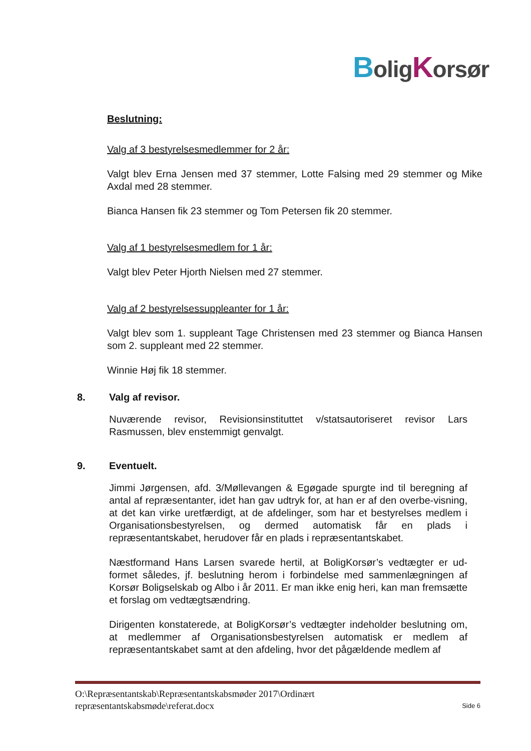BoligKorsør
Beslutning:
Valg af 3 bestyrelsesmedlemmer for 2 år:
Valgt blev Erna Jensen med 37 stemmer, Lotte Falsing med 29 stemmer og Mike Axdal med 28 stemmer.
Bianca Hansen fik 23 stemmer og Tom Petersen fik 20 stemmer.
Valg af 1 bestyrelsesmedlem for 1 år:
Valgt blev Peter Hjorth Nielsen med 27 stemmer.
Valg af 2 bestyrelsessuppleanter for 1 år:
Valgt blev som 1. suppleant Tage Christensen med 23 stemmer og Bianca Hansen som 2. suppleant med 22 stemmer.
Winnie Høj fik 18 stemmer.
8. Valg af revisor.
Nuværende revisor, Revisionsinstituttet v/statsautoriseret revisor Lars Rasmussen, blev enstemmigt genvalgt.
9. Eventuelt.
Jimmi Jørgensen, afd. 3/Møllevangen & Egøgade spurgte ind til beregning af antal af repræsentanter, idet han gav udtryk for, at han er af den overbe-visning, at det kan virke uretfærdigt, at de afdelinger, som har et bestyrelses medlem i Organisationsbestyrelsen, og dermed automatisk får en plads i repræsentantskabet, herudover får en plads i repræsentantskabet.
Næstformand Hans Larsen svarede hertil, at BoligKorsør’s vedtægter er ud-formet således, jf. beslutning herom i forbindelse med sammenlægningen af Korsør Boligselskab og Albo i år 2011. Er man ikke enig heri, kan man fremsætte et forslag om vedtægtsændring.
Dirigenten konstaterede, at BoligKorsør’s vedtægter indeholder beslutning om, at medlemmer af Organisationsbestyrelsen automatisk er medlem af repræsentantskabet samt at den afdeling, hvor det pågældende medlem af
O:\Repræsentantskab\Repræsentantskabsmøder 2017\Ordinært
repræsentantskabsmøde\referat.docx
Side 6